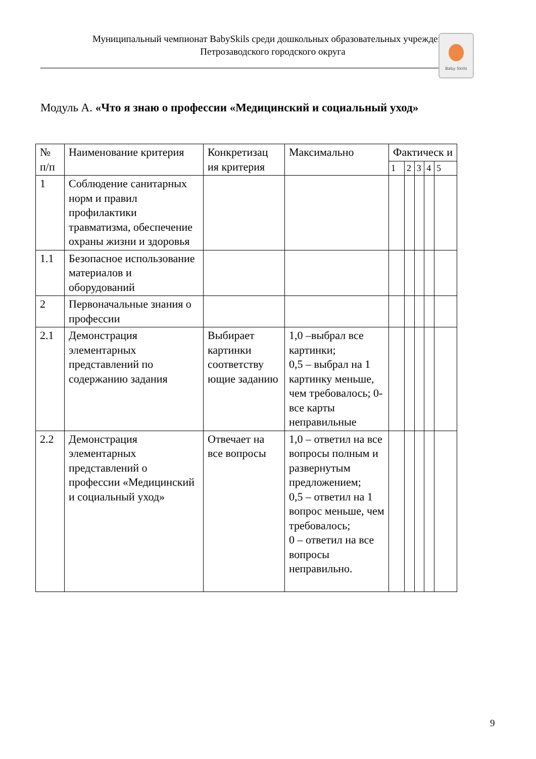Муниципальный чемпионат BabySkils среди дошкольных образовательных учреждений
Петрозаводского городского округа
Baby Skills
Модуль А. «Что я знаю о профессии «Медицинский и социальный уход»
| № п/п | Наименование критерия | Конкретизац ия критерия | Максимально | Фактическ и | | | | |
| | | | | 1 | 2 | 3 | 4 | 5 |
| 1 | Соблюдение санитарных норм и правил профилактики травматизма, обеспечение охраны жизни и здоровья | | | | | | | |
| 1.1 | Безопасное использование материалов и оборудований | | | | | | | |
| 2 | Первоначальные знания о профессии | | | | | | | |
| 2.1 | Демонстрация элементарных представлений по содержанию задания | Выбирает картинки соответству ющие заданию | 1,0 –выбрал все картинки; 0,5 – выбрал на 1 картинку меньше, чем требовалось; 0- все карты неправильные | | | | | |
| 2.2 | Демонстрация элементарных представлений о профессии «Медицинский и социальный уход» | Отвечает на все вопросы | 1,0 – ответил на все вопросы полным и развернутым предложением; 0,5 – ответил на 1 вопрос меньше, чем требовалось; 0 – ответил на все вопросы неправильно. | | | | | |
9